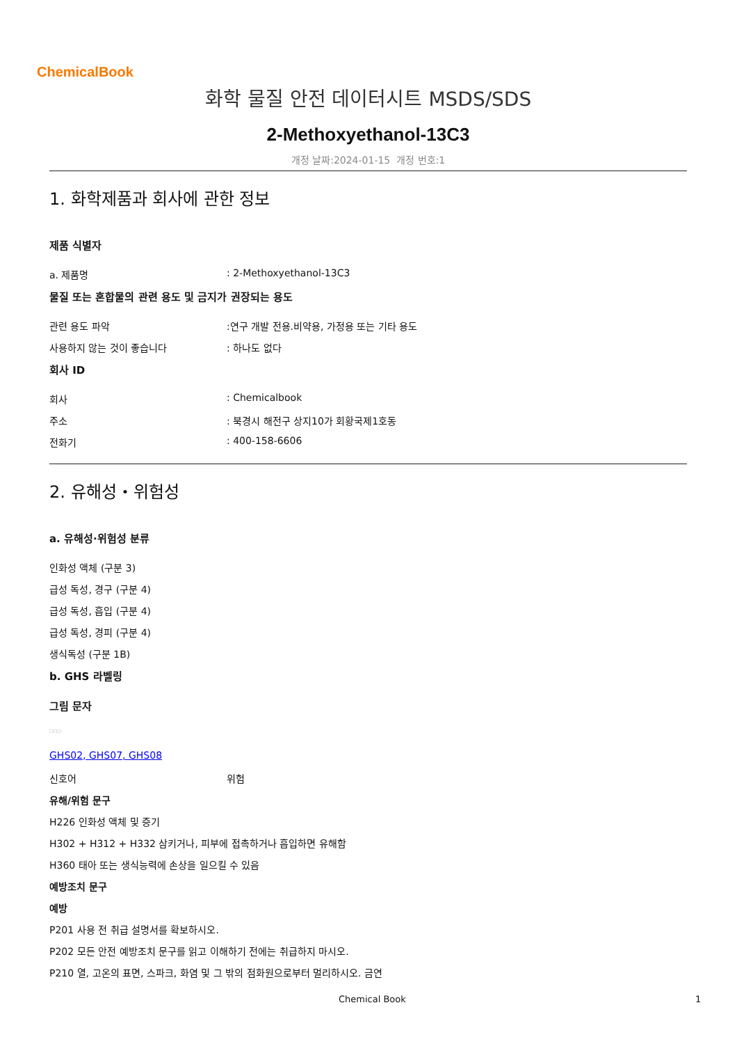ChemicalBook
화학 물질 안전 데이터시트 MSDS/SDS
2-Methoxyethanol-13C3
개정 날짜:2024-01-15 개정 번호:1
1. 화학제품과 회사에 관한 정보
제품 식별자
a. 제품명 : 2-Methoxyethanol-13C3
물질 또는 혼합물의 관련 용도 및 금지가 권장되는 용도
관련 용도 파악 :연구 개발 전용.비약용, 가정용 또는 기타 용도
사용하지 않는 것이 좋습니다 : 하나도 없다
회사 ID
회사 : Chemicalbook
주소 : 북경시 해전구 상지10가 회황국제1호동
전화기 : 400-158-6606
2. 유해성・위험성
a. 유해성·위험성 분류
인화성 액체 (구분 3)
급성 독성, 경구 (구분 4)
급성 독성, 흡입 (구분 4)
급성 독성, 경피 (구분 4)
생식독성 (구분 1B)
b. GHS 라벨링
그림 문자
□□□
GHS02, GHS07, GHS08
신호어 위험
유해/위험 문구
H226 인화성 액체 및 증기
H302 + H312 + H332 삼키거나, 피부에 접촉하거나 흡입하면 유해함
H360 태아 또는 생식능력에 손상을 일으킬 수 있음
예방조치 문구
예방
P201 사용 전 취급 설명서를 확보하시오.
P202 모든 안전 예방조치 문구를 읽고 이해하기 전에는 취급하지 마시오.
P210 열, 고온의 표면, 스파크, 화염 및 그 밖의 점화원으로부터 멀리하시오. 금연
Chemical Book 1